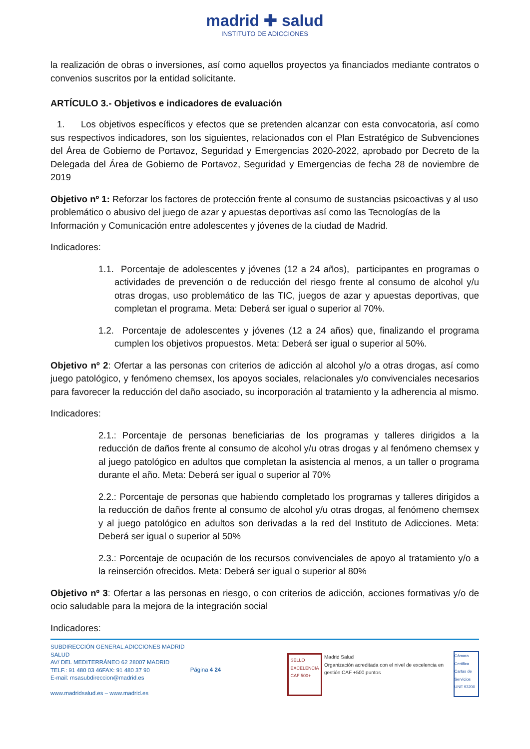madrid ✚ salud
INSTITUTO DE ADICCIONES
la realización de obras o inversiones, así como aquellos proyectos ya financiados mediante contratos o convenios suscritos por la entidad solicitante.
ARTÍCULO 3.- Objetivos e indicadores de evaluación
1. Los objetivos específicos y efectos que se pretenden alcanzar con esta convocatoria, así como sus respectivos indicadores, son los siguientes, relacionados con el Plan Estratégico de Subvenciones del Área de Gobierno de Portavoz, Seguridad y Emergencias 2020-2022, aprobado por Decreto de la Delegada del Área de Gobierno de Portavoz, Seguridad y Emergencias de fecha 28 de noviembre de 2019
Objetivo nº 1: Reforzar los factores de protección frente al consumo de sustancias psicoactivas y al uso problemático o abusivo del juego de azar y apuestas deportivas así como las Tecnologías de la Información y Comunicación entre adolescentes y jóvenes de la ciudad de Madrid.
Indicadores:
1.1. Porcentaje de adolescentes y jóvenes (12 a 24 años), participantes en programas o actividades de prevención o de reducción del riesgo frente al consumo de alcohol y/u otras drogas, uso problemático de las TIC, juegos de azar y apuestas deportivas, que completan el programa. Meta: Deberá ser igual o superior al 70%.
1.2. Porcentaje de adolescentes y jóvenes (12 a 24 años) que, finalizando el programa cumplen los objetivos propuestos. Meta: Deberá ser igual o superior al 50%.
Objetivo nº 2: Ofertar a las personas con criterios de adicción al alcohol y/o a otras drogas, así como juego patológico, y fenómeno chemsex, los apoyos sociales, relacionales y/o convivenciales necesarios para favorecer la reducción del daño asociado, su incorporación al tratamiento y la adherencia al mismo.
Indicadores:
2.1.: Porcentaje de personas beneficiarias de los programas y talleres dirigidos a la reducción de daños frente al consumo de alcohol y/u otras drogas y al fenómeno chemsex y al juego patológico en adultos que completan la asistencia al menos, a un taller o programa durante el año. Meta: Deberá ser igual o superior al 70%
2.2.: Porcentaje de personas que habiendo completado los programas y talleres dirigidos a la reducción de daños frente al consumo de alcohol y/u otras drogas, al fenómeno chemsex y al juego patológico en adultos son derivadas a la red del Instituto de Adicciones. Meta: Deberá ser igual o superior al 50%
2.3.: Porcentaje de ocupación de los recursos convivenciales de apoyo al tratamiento y/o a la reinserción ofrecidos. Meta: Deberá ser igual o superior al 80%
Objetivo nº 3: Ofertar a las personas en riesgo, o con criterios de adicción, acciones formativas y/o de ocio saludable para la mejora de la integración social
Indicadores:
SUBDIRECCIÓN GENERAL ADICCIONES MADRID SALUD
AV/ DEL MEDITERRÁNEO 62 28007 MADRID
TELF.: 91 480 03 46FAX: 91 480 37 90
E-mail: msasubdireccion@madrid.es
www.madridsalud.es – www.madrid.es
Página 4 24
SELLO EXCELENCIA CAF 500+
Madrid Salud
Organización acreditada con el nivel de excelencia en gestión CAF +500 puntos
Cámara Certifica
Cartas de Servicios
UNE 93200